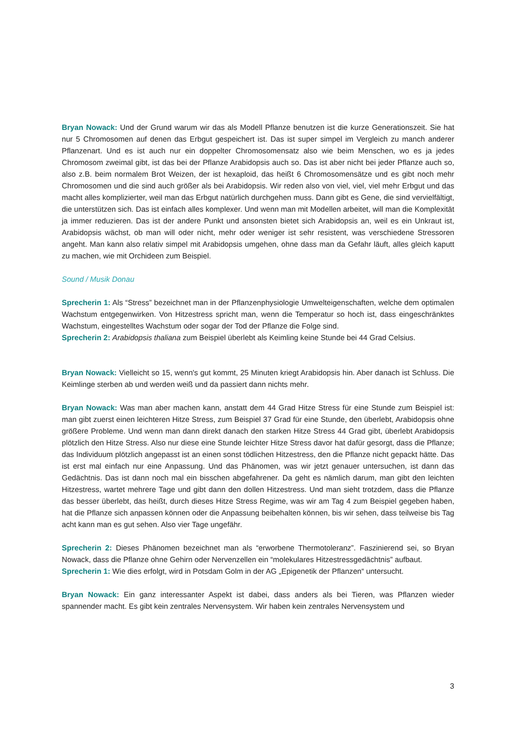Bryan Nowack: Und der Grund warum wir das als Modell Pflanze benutzen ist die kurze Generationszeit. Sie hat nur 5 Chromosomen auf denen das Erbgut gespeichert ist. Das ist super simpel im Vergleich zu manch anderer Pflanzenart. Und es ist auch nur ein doppelter Chromosomensatz also wie beim Menschen, wo es ja jedes Chromosom zweimal gibt, ist das bei der Pflanze Arabidopsis auch so. Das ist aber nicht bei jeder Pflanze auch so, also z.B. beim normalem Brot Weizen, der ist hexaploid, das heißt 6 Chromosomensätze und es gibt noch mehr Chromosomen und die sind auch größer als bei Arabidopsis. Wir reden also von viel, viel, viel mehr Erbgut und das macht alles komplizierter, weil man das Erbgut natürlich durchgehen muss. Dann gibt es Gene, die sind vervielfältigt, die unterstützen sich. Das ist einfach alles komplexer. Und wenn man mit Modellen arbeitet, will man die Komplexität ja immer reduzieren. Das ist der andere Punkt und ansonsten bietet sich Arabidopsis an, weil es ein Unkraut ist, Arabidopsis wächst, ob man will oder nicht, mehr oder weniger ist sehr resistent, was verschiedene Stressoren angeht. Man kann also relativ simpel mit Arabidopsis umgehen, ohne dass man da Gefahr läuft, alles gleich kaputt zu machen, wie mit Orchideen zum Beispiel.
Sound / Musik Donau
Sprecherin 1: Als “Stress” bezeichnet man in der Pflanzenphysiologie Umwelteigenschaften, welche dem optimalen Wachstum entgegenwirken. Von Hitzestress spricht man, wenn die Temperatur so hoch ist, dass eingeschränktes Wachstum, eingestelltes Wachstum oder sogar der Tod der Pflanze die Folge sind.
Sprecherin 2: Arabidopsis thaliana zum Beispiel überlebt als Keimling keine Stunde bei 44 Grad Celsius.
Bryan Nowack: Vielleicht so 15, wenn's gut kommt, 25 Minuten kriegt Arabidopsis hin. Aber danach ist Schluss. Die Keimlinge sterben ab und werden weiß und da passiert dann nichts mehr.
Bryan Nowack: Was man aber machen kann, anstatt dem 44 Grad Hitze Stress für eine Stunde zum Beispiel ist: man gibt zuerst einen leichteren Hitze Stress, zum Beispiel 37 Grad für eine Stunde, den überlebt, Arabidopsis ohne größere Probleme. Und wenn man dann direkt danach den starken Hitze Stress 44 Grad gibt, überlebt Arabidopsis plötzlich den Hitze Stress. Also nur diese eine Stunde leichter Hitze Stress davor hat dafür gesorgt, dass die Pflanze; das Individuum plötzlich angepasst ist an einen sonst tödlichen Hitzestress, den die Pflanze nicht gepackt hätte. Das ist erst mal einfach nur eine Anpassung. Und das Phänomen, was wir jetzt genauer untersuchen, ist dann das Gedächtnis. Das ist dann noch mal ein bisschen abgefahrener. Da geht es nämlich darum, man gibt den leichten Hitzestress, wartet mehrere Tage und gibt dann den dollen Hitzestress. Und man sieht trotzdem, dass die Pflanze das besser überlebt, das heißt, durch dieses Hitze Stress Regime, was wir am Tag 4 zum Beispiel gegeben haben, hat die Pflanze sich anpassen können oder die Anpassung beibehalten können, bis wir sehen, dass teilweise bis Tag acht kann man es gut sehen. Also vier Tage ungefähr.
Sprecherin 2: Dieses Phänomen bezeichnet man als “erworbene Thermotoleranz”. Faszinierend sei, so Bryan Nowack, dass die Pflanze ohne Gehirn oder Nervenzellen ein “molekulares Hitzestressgedächtnis” aufbaut.
Sprecherin 1: Wie dies erfolgt, wird in Potsdam Golm in der AG „Epigenetik der Pflanzen“ untersucht.
Bryan Nowack: Ein ganz interessanter Aspekt ist dabei, dass anders als bei Tieren, was Pflanzen wieder spannender macht. Es gibt kein zentrales Nervensystem. Wir haben kein zentrales Nervensystem und
3